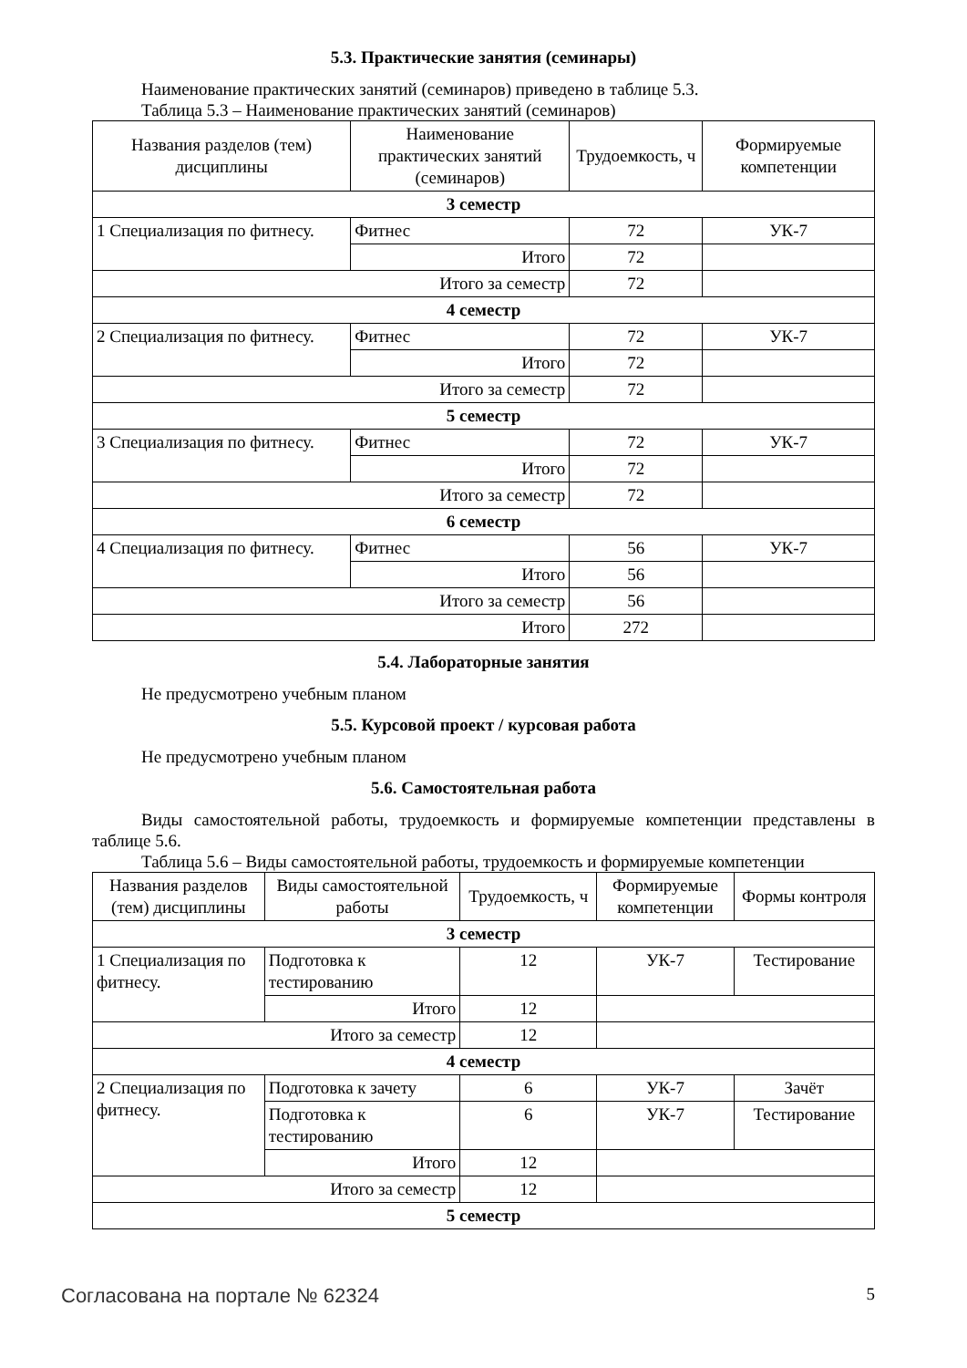5.3. Практические занятия (семинары)
Наименование практических занятий (семинаров) приведено в таблице 5.3.
Таблица 5.3 – Наименование практических занятий (семинаров)
| Названия разделов (тем) дисциплины | Наименование практических занятий (семинаров) | Трудоемкость, ч | Формируемые компетенции |
| --- | --- | --- | --- |
| 3 семестр | | | |
| 1 Специализация по фитнесу. | Фитнес | 72 | УК-7 |
| | Итого | 72 | |
| Итого за семестр | | 72 | |
| 4 семестр | | | |
| 2 Специализация по фитнесу. | Фитнес | 72 | УК-7 |
| | Итого | 72 | |
| Итого за семестр | | 72 | |
| 5 семестр | | | |
| 3 Специализация по фитнесу. | Фитнес | 72 | УК-7 |
| | Итого | 72 | |
| Итого за семестр | | 72 | |
| 6 семестр | | | |
| 4 Специализация по фитнесу. | Фитнес | 56 | УК-7 |
| | Итого | 56 | |
| Итого за семестр | | 56 | |
| Итого | | 272 | |
5.4. Лабораторные занятия
Не предусмотрено учебным планом
5.5. Курсовой проект / курсовая работа
Не предусмотрено учебным планом
5.6. Самостоятельная работа
Виды самостоятельной работы, трудоемкость и формируемые компетенции представлены в таблице 5.6.
Таблица 5.6 – Виды самостоятельной работы, трудоемкость и формируемые компетенции
| Названия разделов (тем) дисциплины | Виды самостоятельной работы | Трудоемкость, ч | Формируемые компетенции | Формы контроля |
| --- | --- | --- | --- | --- |
| 3 семестр | | | | |
| 1 Специализация по фитнесу. | Подготовка к тестированию | 12 | УК-7 | Тестирование |
| | Итого | 12 | | |
| Итого за семестр | | 12 | | |
| 4 семестр | | | | |
| 2 Специализация по фитнесу. | Подготовка к зачету | 6 | УК-7 | Зачёт |
| | Подготовка к тестированию | 6 | УК-7 | Тестирование |
| | Итого | 12 | | |
| Итого за семестр | | 12 | | |
| 5 семестр | | | | |
Согласована на портале № 62324 5